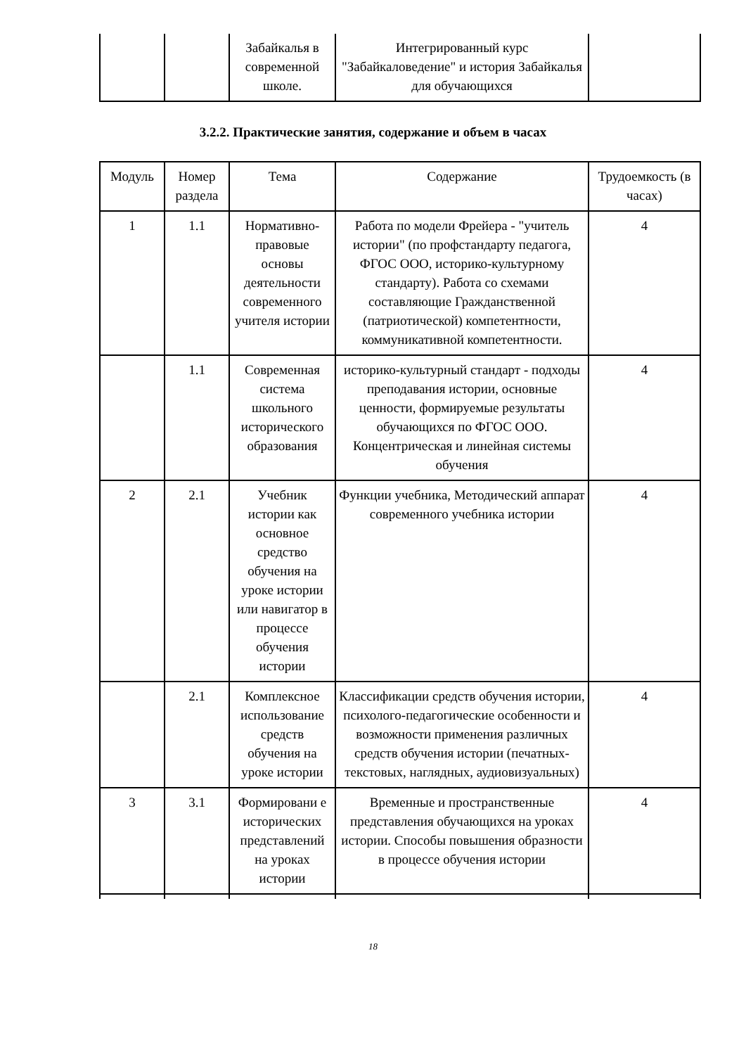| | | Забайкалья в современной школе. | Интегрированный курс "Забайкаловедение" и история Забайкалья для обучающихся | |
3.2.2. Практические занятия, содержание и объем в часах
| Модуль | Номер раздела | Тема | Содержание | Трудоемкость (в часах) |
| --- | --- | --- | --- | --- |
| 1 | 1.1 | Нормативно-правовые основы деятельности современного учителя истории | Работа по модели Фрейера - "учитель истории" (по профстандарту педагога, ФГОС ООО, историко-культурному стандарту). Работа со схемами составляющие Гражданственной (патриотической) компетентности, коммуникативной компетентности. | 4 |
| | 1.1 | Современная система школьного исторического образования | историко-культурный стандарт - подходы преподавания истории, основные ценности, формируемые результаты обучающихся по ФГОС ООО. Концентрическая и линейная системы обучения | 4 |
| 2 | 2.1 | Учебник истории как основное средство обучения на уроке истории или навигатор в процессе обучения истории | Функции учебника, Методический аппарат современного учебника истории | 4 |
| | 2.1 | Комплексное использование средств обучения на уроке истории | Классификации средств обучения истории, психолого-педагогические особенности и возможности применения различных средств обучения истории (печатных-текстовых, наглядных, аудиовизуальных) | 4 |
| 3 | 3.1 | Формировани е исторических представлений на уроках истории | Временные и пространственные представления обучающихся на уроках истории. Способы повышения образности в процессе обучения истории | 4 |
18